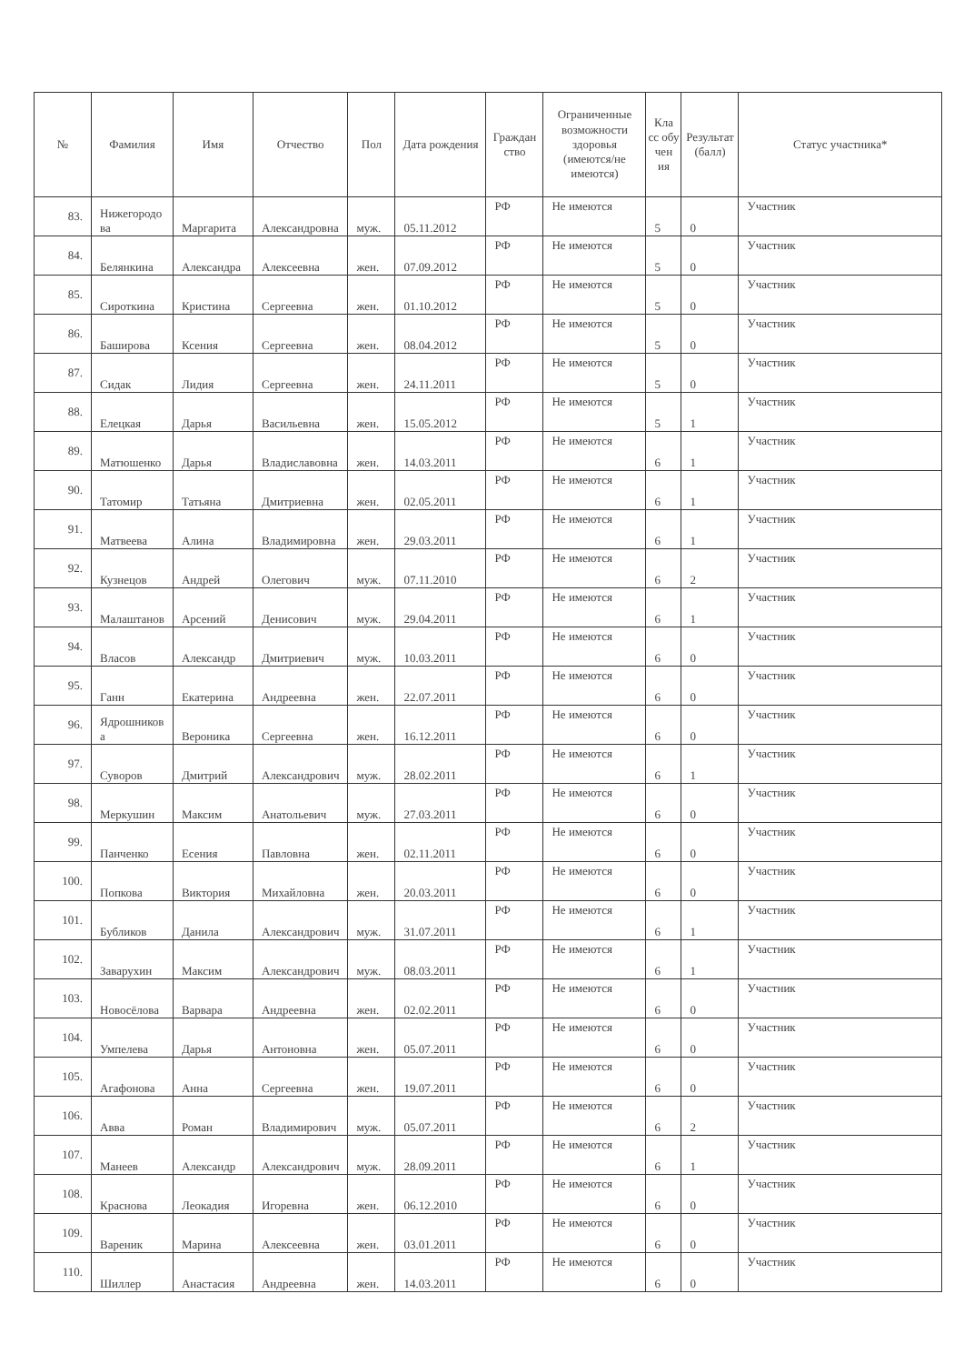| № | Фамилия | Имя | Отчество | Пол | Дата рождения | Граждан ство | Ограниченные возможности здоровья (имеются/не имеются) | Кла сс обу чен ия | Результат (балл) | Статус участника* |
| --- | --- | --- | --- | --- | --- | --- | --- | --- | --- | --- |
| 83. | Нижегородо ва | Маргарита | Александровна | муж. | 05.11.2012 | РФ | Не имеются | 5 | 0 | Участник |
| 84. | Белянкина | Александра | Алексеевна | жен. | 07.09.2012 | РФ | Не имеются | 5 | 0 | Участник |
| 85. | Сироткина | Кристина | Сергеевна | жен. | 01.10.2012 | РФ | Не имеются | 5 | 0 | Участник |
| 86. | Баширова | Ксения | Сергеевна | жен. | 08.04.2012 | РФ | Не имеются | 5 | 0 | Участник |
| 87. | Сидак | Лидия | Сергеевна | жен. | 24.11.2011 | РФ | Не имеются | 5 | 0 | Участник |
| 88. | Елецкая | Дарья | Васильевна | жен. | 15.05.2012 | РФ | Не имеются | 5 | 1 | Участник |
| 89. | Матюшенко | Дарья | Владиславовна | жен. | 14.03.2011 | РФ | Не имеются | 6 | 1 | Участник |
| 90. | Татомир | Татьяна | Дмитриевна | жен. | 02.05.2011 | РФ | Не имеются | 6 | 1 | Участник |
| 91. | Матвеева | Алина | Владимировна | жен. | 29.03.2011 | РФ | Не имеются | 6 | 1 | Участник |
| 92. | Кузнецов | Андрей | Олегович | муж. | 07.11.2010 | РФ | Не имеются | 6 | 2 | Участник |
| 93. | Малаштанов | Арсений | Денисович | муж. | 29.04.2011 | РФ | Не имеются | 6 | 1 | Участник |
| 94. | Власов | Александр | Дмитриевич | муж. | 10.03.2011 | РФ | Не имеются | 6 | 0 | Участник |
| 95. | Ганн | Екатерина | Андреевна | жен. | 22.07.2011 | РФ | Не имеются | 6 | 0 | Участник |
| 96. | Ядрошников а | Вероника | Сергеевна | жен. | 16.12.2011 | РФ | Не имеются | 6 | 0 | Участник |
| 97. | Суворов | Дмитрий | Александрович | муж. | 28.02.2011 | РФ | Не имеются | 6 | 1 | Участник |
| 98. | Меркушин | Максим | Анатольевич | муж. | 27.03.2011 | РФ | Не имеются | 6 | 0 | Участник |
| 99. | Панченко | Есения | Павловна | жен. | 02.11.2011 | РФ | Не имеются | 6 | 0 | Участник |
| 100. | Попкова | Виктория | Михайловна | жен. | 20.03.2011 | РФ | Не имеются | 6 | 0 | Участник |
| 101. | Бубликов | Данила | Александрович | муж. | 31.07.2011 | РФ | Не имеются | 6 | 1 | Участник |
| 102. | Заварухин | Максим | Александрович | муж. | 08.03.2011 | РФ | Не имеются | 6 | 1 | Участник |
| 103. | Новосёлова | Варвара | Андреевна | жен. | 02.02.2011 | РФ | Не имеются | 6 | 0 | Участник |
| 104. | Умпелева | Дарья | Антоновна | жен. | 05.07.2011 | РФ | Не имеются | 6 | 0 | Участник |
| 105. | Агафонова | Анна | Сергеевна | жен. | 19.07.2011 | РФ | Не имеются | 6 | 0 | Участник |
| 106. | Авва | Роман | Владимирович | муж. | 05.07.2011 | РФ | Не имеются | 6 | 2 | Участник |
| 107. | Манеев | Александр | Александрович | муж. | 28.09.2011 | РФ | Не имеются | 6 | 1 | Участник |
| 108. | Краснова | Леокадия | Игоревна | жен. | 06.12.2010 | РФ | Не имеются | 6 | 0 | Участник |
| 109. | Вареник | Марина | Алексеевна | жен. | 03.01.2011 | РФ | Не имеются | 6 | 0 | Участник |
| 110. | Шиллер | Анастасия | Андреевна | жен. | 14.03.2011 | РФ | Не имеются | 6 | 0 | Участник |